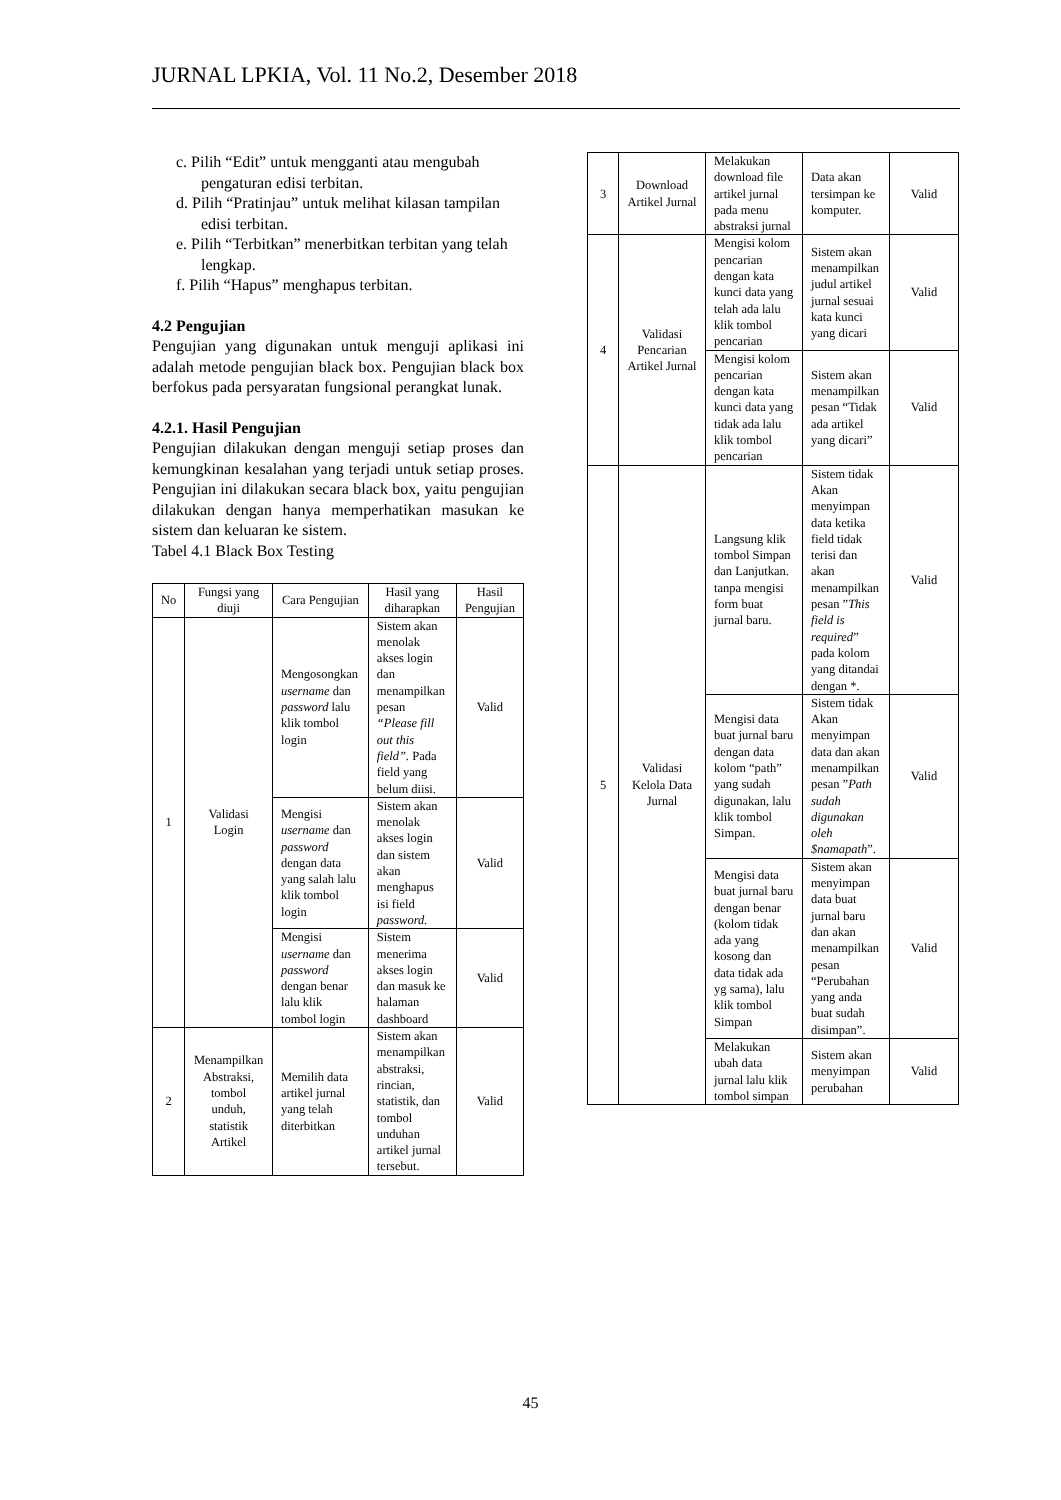JURNAL LPKIA, Vol. 11 No.2, Desember 2018
c. Pilih “Edit” untuk mengganti atau mengubah pengaturan edisi terbitan.
d. Pilih “Pratinjau” untuk melihat kilasan tampilan edisi terbitan.
e. Pilih “Terbitkan” menerbitkan terbitan yang telah lengkap.
f. Pilih “Hapus” menghapus terbitan.
4.2 Pengujian
Pengujian yang digunakan untuk menguji aplikasi ini adalah metode pengujian black box. Pengujian black box berfokus pada persyaratan fungsional perangkat lunak.
4.2.1. Hasil Pengujian
Pengujian dilakukan dengan menguji setiap proses dan kemungkinan kesalahan yang terjadi untuk setiap proses. Pengujian ini dilakukan secara black box, yaitu pengujian dilakukan dengan hanya memperhatikan masukan ke sistem dan keluaran ke sistem.
Tabel 4.1 Black Box Testing
| No | Fungsi yang diuji | Cara Pengujian | Hasil yang diharapkan | Hasil Pengujian |
| 1 | Validasi Login | Mengosongkan username dan password lalu klik tombol login | Sistem akan menolak akses login dan menampilkan pesan “Please fill out this field”. Pada field yang belum diisi. | Valid |
| | | Mengisi username dan password dengan data yang salah lalu klik tombol login | Sistem akan menolak akses login dan sistem akan menghapus isi field password. | Valid |
| | | Mengisi username dan password dengan benar lalu klik tombol login | Sistem menerima akses login dan masuk ke halaman dashboard | Valid |
| 2 | Menampilkan Abstraksi, tombol unduh, statistik Artikel | Memilih data artikel jurnal yang telah diterbitkan | Sistem akan menampilkan abstraksi, rincian, statistik, dan tombol unduhan artikel jurnal tersebut. | Valid |
| 3 | Download Artikel Jurnal | Melakukan download file artikel jurnal pada menu abstraksi jurnal | Data akan tersimpan ke komputer. | Valid |
| 4 | Validasi Pencarian Artikel Jurnal | Mengisi kolom pencarian dengan kata kunci data yang telah ada lalu klik tombol pencarian | Sistem akan menampilkan judul artikel jurnal sesuai kata kunci yang dicari | Valid |
| | | Mengisi kolom pencarian dengan kata kunci data yang tidak ada lalu klik tombol pencarian | Sistem akan menampilkan pesan “Tidak ada artikel yang dicari” | Valid |
| 5 | Validasi Kelola Data Jurnal | Langsung klik tombol Simpan dan Lanjutkan. tanpa mengisi form buat jurnal baru. | Sistem tidak Akan menyimpan data ketika field tidak terisi dan akan menampilkan pesan ” This field is required ” pada kolom yang ditandai dengan *. | Valid |
| | | Mengisi data buat jurnal baru dengan data kolom “path” yang sudah digunakan, lalu klik tombol Simpan. | Sistem tidak Akan menyimpan data dan akan menampilkan pesan ” Path sudah digunakan oleh $namapath ”. | Valid |
| | | Mengisi data buat jurnal baru dengan benar (kolom tidak ada yang kosong dan data tidak ada yg sama), lalu klik tombol Simpan | Sistem akan menyimpan data buat jurnal baru dan akan menampilkan pesan “Perubahan yang anda buat sudah disimpan”. | Valid |
| | | Melakukan ubah data jurnal lalu klik tombol simpan | Sistem akan menyimpan perubahan | Valid |
45